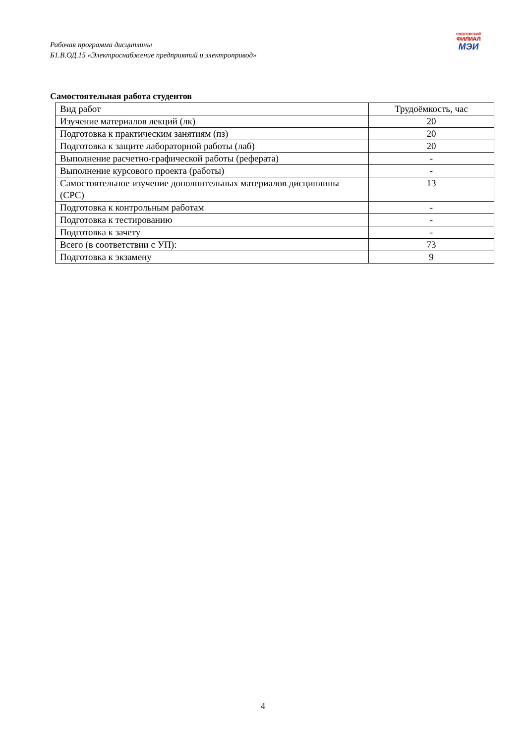Рабочая программа дисциплины
Б1.В.ОД.15 «Электроснабжение предприятий и электропривод»
СМОЛЕНСКИЙ
ФИЛИАЛ
МЭИ
Самостоятельная работа студентов
| Вид работ | Трудоёмкость, час |
| Изучение материалов лекций (лк) | 20 |
| Подготовка к практическим занятиям (пз) | 20 |
| Подготовка к защите лабораторной работы (лаб) | 20 |
| Выполнение расчетно-графической работы (реферата) | - |
| Выполнение курсового проекта (работы) | - |
| Самостоятельное изучение дополнительных материалов дисциплины (СРС) | 13 |
| Подготовка к контрольным работам | - |
| Подготовка к тестированию | - |
| Подготовка к зачету | - |
| Всего (в соответствии с УП): | 73 |
| Подготовка к экзамену | 9 |
4